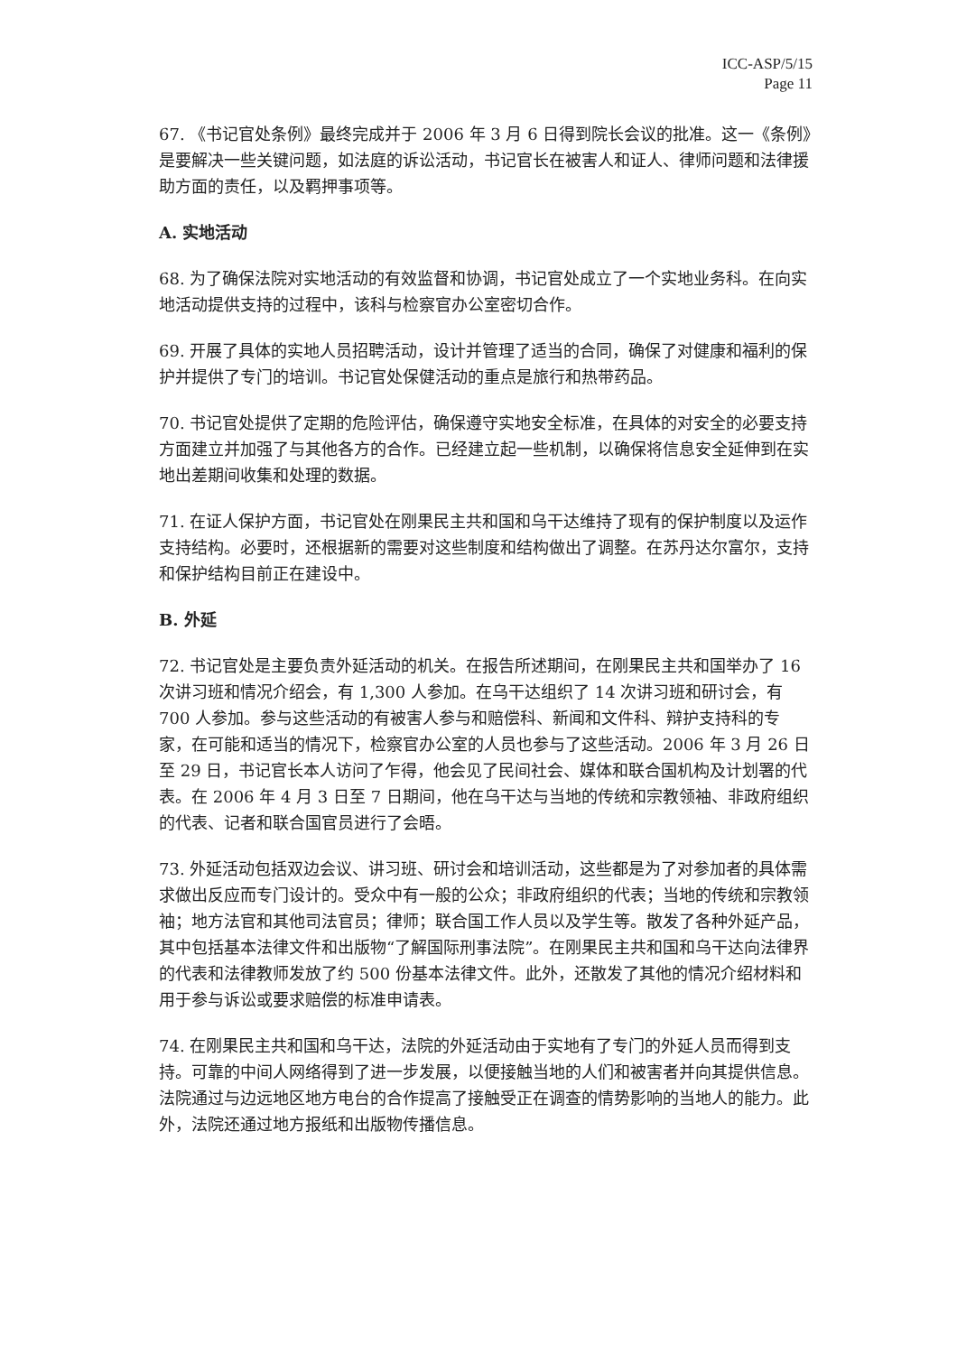ICC-ASP/5/15
Page 11
67. 《书记官处条例》最终完成并于 2006 年 3 月 6 日得到院长会议的批准。这一《条例》是要解决一些关键问题，如法庭的诉讼活动，书记官长在被害人和证人、律师问题和法律援助方面的责任，以及羁押事项等。
A. 实地活动
68. 为了确保法院对实地活动的有效监督和协调，书记官处成立了一个实地业务科。在向实地活动提供支持的过程中，该科与检察官办公室密切合作。
69. 开展了具体的实地人员招聘活动，设计并管理了适当的合同，确保了对健康和福利的保护并提供了专门的培训。书记官处保健活动的重点是旅行和热带药品。
70. 书记官处提供了定期的危险评估，确保遵守实地安全标准，在具体的对安全的必要支持方面建立并加强了与其他各方的合作。已经建立起一些机制，以确保将信息安全延伸到在实地出差期间收集和处理的数据。
71. 在证人保护方面，书记官处在刚果民主共和国和乌干达维持了现有的保护制度以及运作支持结构。必要时，还根据新的需要对这些制度和结构做出了调整。在苏丹达尔富尔，支持和保护结构目前正在建设中。
B. 外延
72. 书记官处是主要负责外延活动的机关。在报告所述期间，在刚果民主共和国举办了 16 次讲习班和情况介绍会，有 1,300 人参加。在乌干达组织了 14 次讲习班和研讨会，有 700 人参加。参与这些活动的有被害人参与和赔偿科、新闻和文件科、辩护支持科的专家，在可能和适当的情况下，检察官办公室的人员也参与了这些活动。2006 年 3 月 26 日至 29 日，书记官长本人访问了乍得，他会见了民间社会、媒体和联合国机构及计划署的代表。在 2006 年 4 月 3 日至 7 日期间，他在乌干达与当地的传统和宗教领袖、非政府组织的代表、记者和联合国官员进行了会晤。
73. 外延活动包括双边会议、讲习班、研讨会和培训活动，这些都是为了对参加者的具体需求做出反应而专门设计的。受众中有一般的公众；非政府组织的代表；当地的传统和宗教领袖；地方法官和其他司法官员；律师；联合国工作人员以及学生等。散发了各种外延产品，其中包括基本法律文件和出版物“了解国际刑事法院”。在刚果民主共和国和乌干达向法律界的代表和法律教师发放了约 500 份基本法律文件。此外，还散发了其他的情况介绍材料和用于参与诉讼或要求赔偿的标准申请表。
74. 在刚果民主共和国和乌干达，法院的外延活动由于实地有了专门的外延人员而得到支持。可靠的中间人网络得到了进一步发展，以便接触当地的人们和被害者并向其提供信息。法院通过与边远地区地方电台的合作提高了接触受正在调查的情势影响的当地人的能力。此外，法院还通过地方报纸和出版物传播信息。